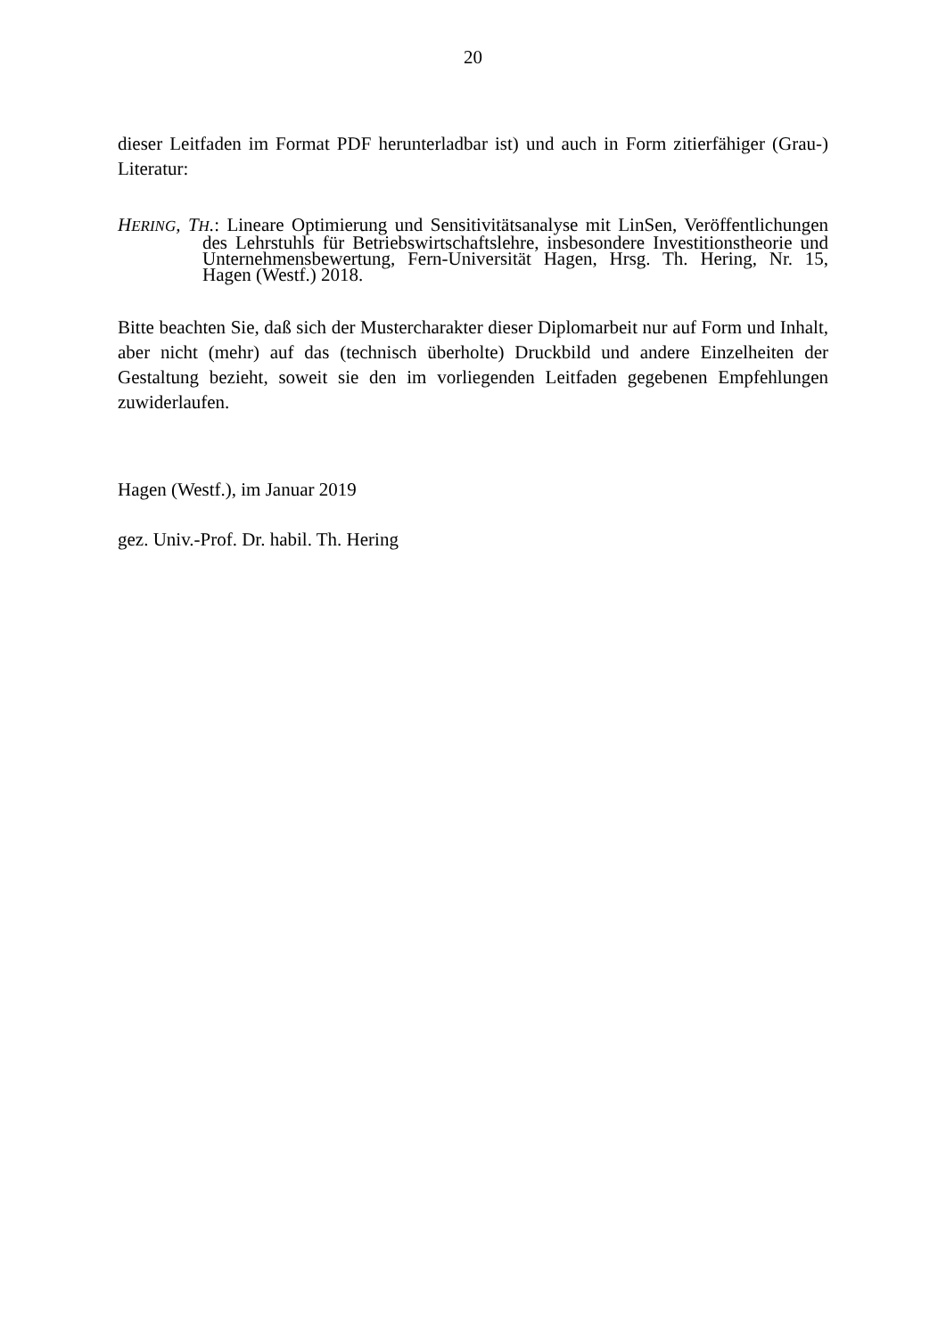20
dieser Leitfaden im Format PDF herunterladbar ist) und auch in Form zitierfähiger (Grau-) Literatur:
HERING, T H.: Lineare Optimierung und Sensitivitätsanalyse mit LinSen, Veröffentlichungen des Lehrstuhls für Betriebswirtschaftslehre, insbesondere Investitionstheorie und Unternehmensbewertung, Fern-Universität Hagen, Hrsg. Th. Hering, Nr. 15, Hagen (Westf.) 2018.
Bitte beachten Sie, daß sich der Mustercharakter dieser Diplomarbeit nur auf Form und Inhalt, aber nicht (mehr) auf das (technisch überholte) Druckbild und andere Einzelheiten der Gestaltung bezieht, soweit sie den im vorliegenden Leitfaden gegebenen Empfehlungen zuwiderlaufen.
Hagen (Westf.), im Januar 2019
gez. Univ.-Prof. Dr. habil. Th. Hering